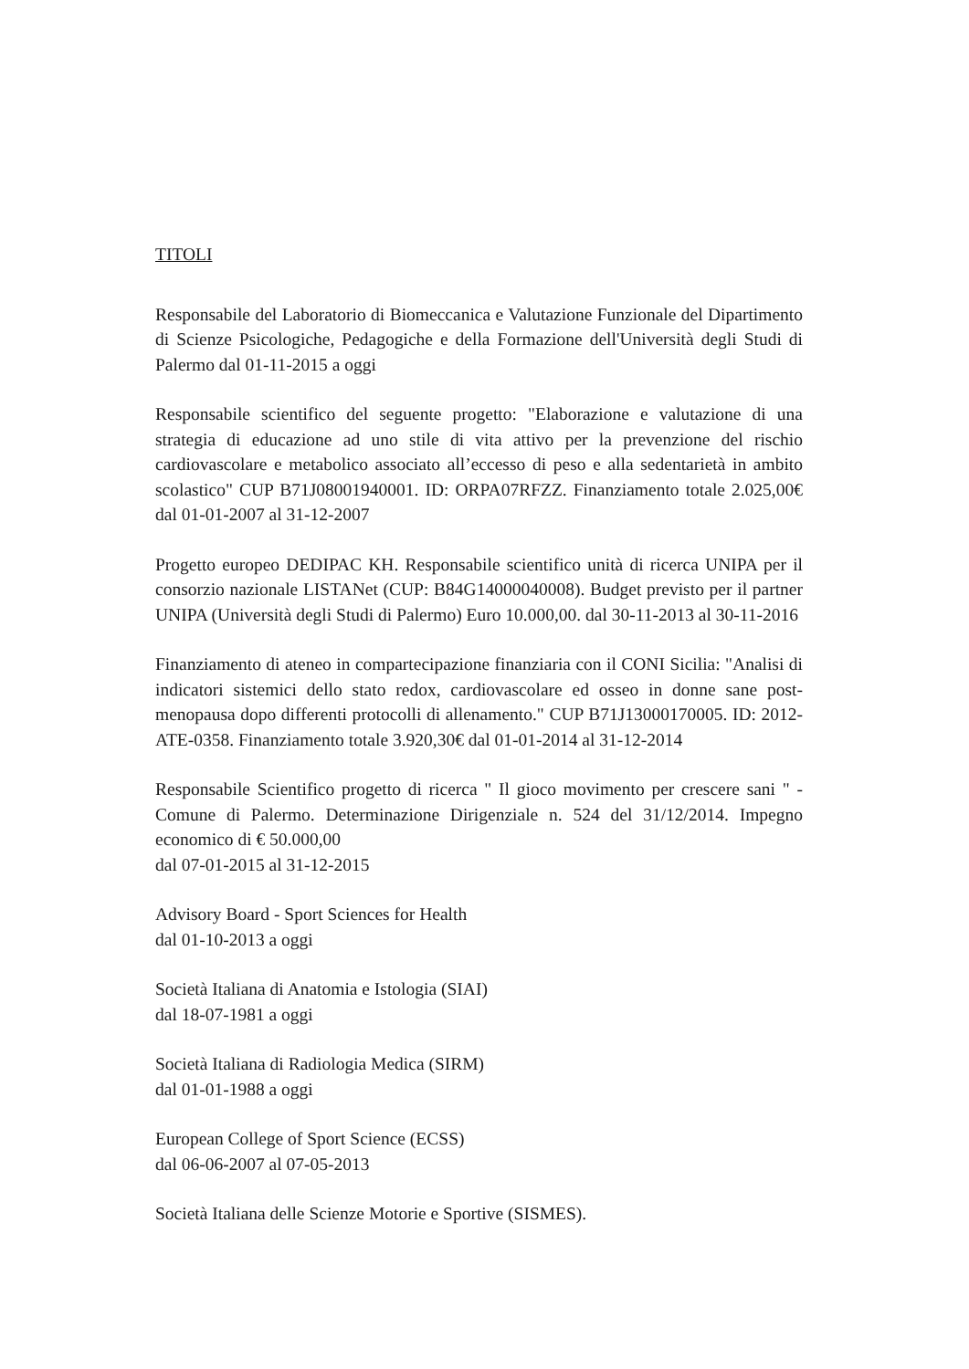TITOLI
Responsabile del Laboratorio di Biomeccanica e Valutazione Funzionale del Dipartimento di Scienze Psicologiche, Pedagogiche e della Formazione dell'Università degli Studi di Palermo dal 01-11-2015 a oggi
Responsabile scientifico del seguente progetto: "Elaborazione e valutazione di una strategia di educazione ad uno stile di vita attivo per la prevenzione del rischio cardiovascolare e metabolico associato all’eccesso di peso e alla sedentarietà in ambito scolastico" CUP B71J08001940001. ID: ORPA07RFZZ. Finanziamento totale 2.025,00€ dal 01-01-2007 al 31-12-2007
Progetto europeo DEDIPAC KH. Responsabile scientifico unità di ricerca UNIPA per il consorzio nazionale LISTANet (CUP: B84G14000040008). Budget previsto per il partner UNIPA (Università degli Studi di Palermo) Euro 10.000,00. dal 30-11-2013 al 30-11-2016
Finanziamento di ateneo in compartecipazione finanziaria con il CONI Sicilia: "Analisi di indicatori sistemici dello stato redox, cardiovascolare ed osseo in donne sane post-menopausa dopo differenti protocolli di allenamento." CUP B71J13000170005. ID: 2012-ATE-0358. Finanziamento totale 3.920,30€ dal 01-01-2014 al 31-12-2014
Responsabile Scientifico progetto di ricerca " Il gioco movimento per crescere sani " - Comune di Palermo. Determinazione Dirigenziale n. 524 del 31/12/2014. Impegno economico di € 50.000,00
dal 07-01-2015 al 31-12-2015
Advisory Board - Sport Sciences for Health
dal 01-10-2013 a oggi
Società Italiana di Anatomia e Istologia (SIAI)
dal 18-07-1981 a oggi
Società Italiana di Radiologia Medica (SIRM)
dal 01-01-1988 a oggi
European College of Sport Science (ECSS)
dal 06-06-2007 al 07-05-2013
Società Italiana delle Scienze Motorie e Sportive (SISMES).